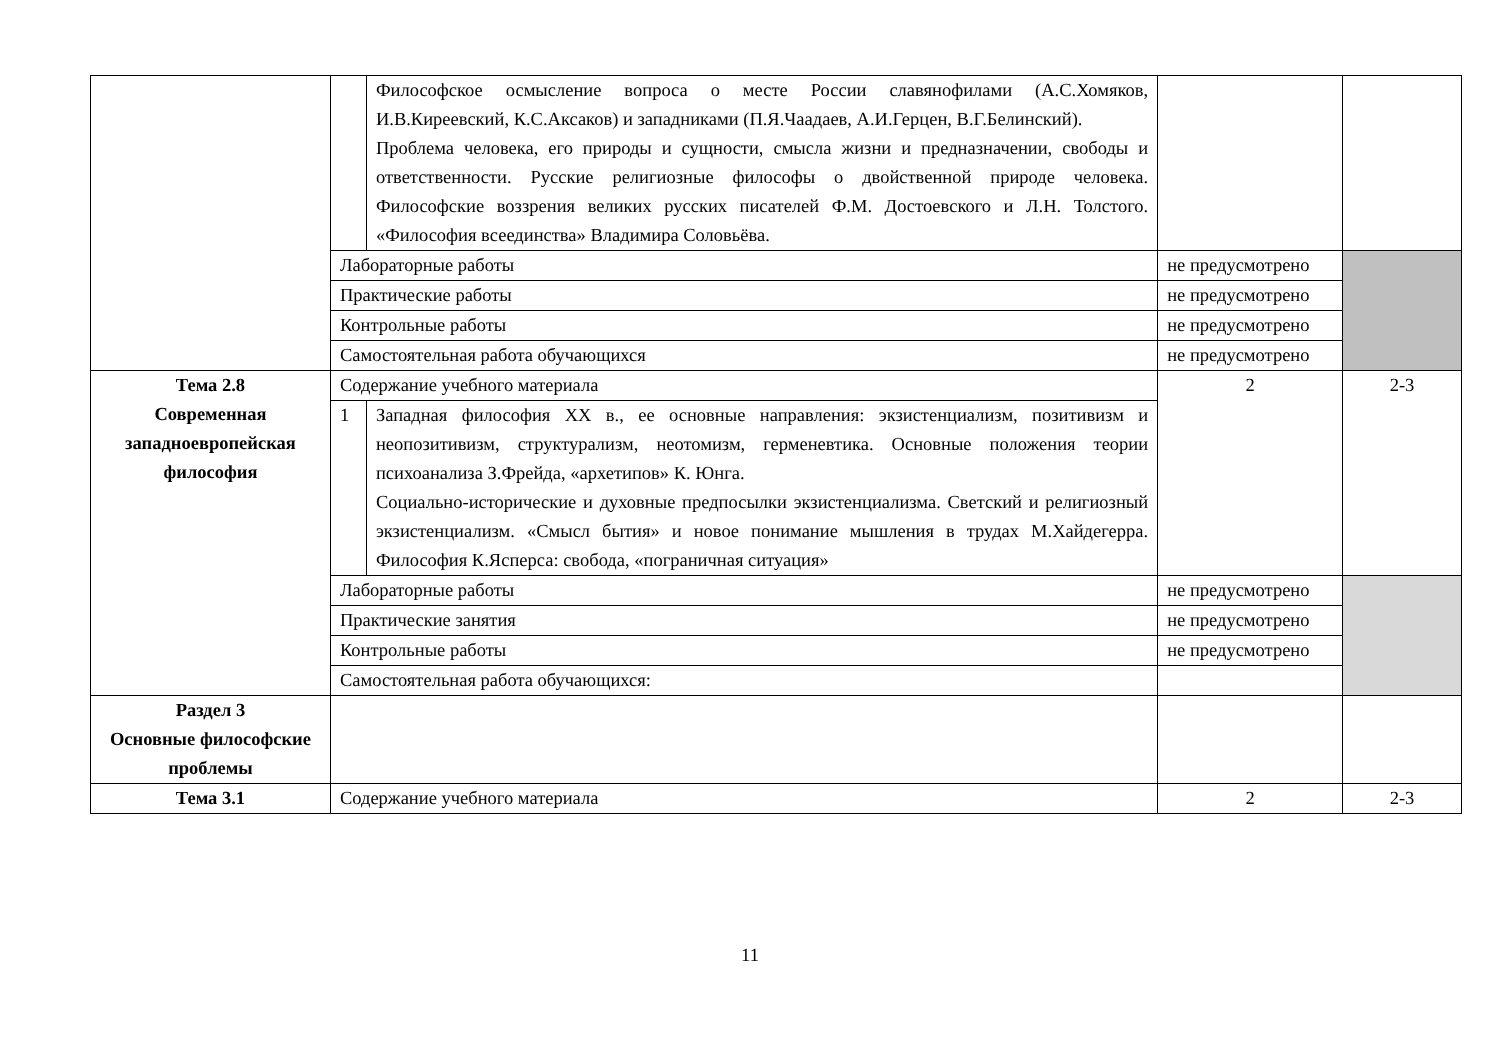| | | Философское осмысление вопроса о месте России славянофилами (А.С.Хомяков, И.В.Киреевский, К.С.Аксаков) и западниками (П.Я.Чаадаев, А.И.Герцен, В.Г.Белинский). Проблема человека, его природы и сущности, смысла жизни и предназначении, свободы и ответственности. Русские религиозные философы о двойственной природе человека. Философские воззрения великих русских писателей Ф.М. Достоевского и Л.Н. Толстого. «Философия всеединства» Владимира Соловьёва. | | |
| | Лабораторные работы | | не предусмотрено | |
| | Практические работы | | не предусмотрено | |
| | Контрольные работы | | не предусмотрено | |
| | Самостоятельная работа обучающихся | | не предусмотрено | |
| Тема 2.8 Современная западноевропейская философия | Содержание учебного материала | | 2 | 2-3 |
| | 1 | Западная философия ХХ в., ее основные направления: экзистенциализм, позитивизм и неопозитивизм, структурализм, неотомизм, герменевтика. Основные положения теории психоанализа З.Фрейда, «архетипов» К. Юнга. Социально-исторические и духовные предпосылки экзистенциализма. Светский и религиозный экзистенциализм. «Смысл бытия» и новое понимание мышления в трудах М.Хайдегерра. Философия К.Ясперса: свобода, «пограничная ситуация» | | |
| | Лабораторные работы | | не предусмотрено | |
| | Практические занятия | | не предусмотрено | |
| | Контрольные работы | | не предусмотрено | |
| | Самостоятельная работа обучающихся: | | | |
| Раздел 3 Основные философские проблемы | | | | |
| Тема 3.1 | Содержание учебного материала | | 2 | 2-3 |
11